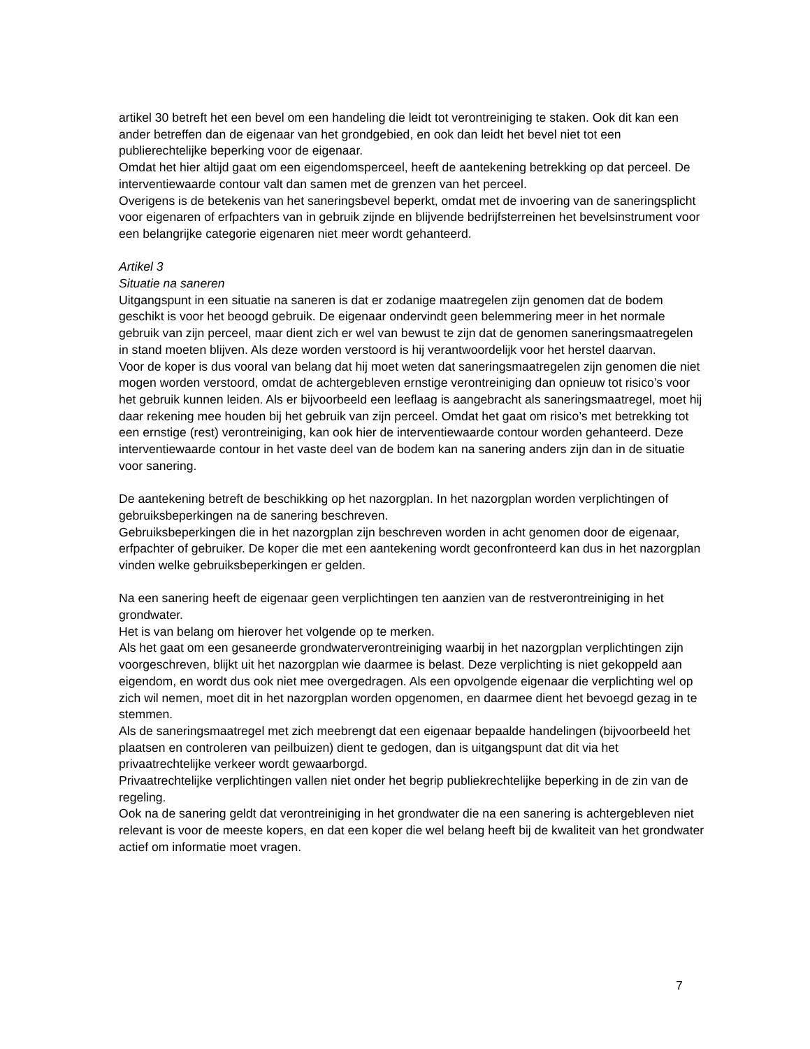artikel 30 betreft het een bevel om een handeling die leidt tot verontreiniging te staken. Ook dit kan een ander betreffen dan de eigenaar van het grondgebied, en ook dan leidt het bevel niet tot een publierechtelijke beperking voor de eigenaar.
Omdat het hier altijd gaat om een eigendomsperceel, heeft de aantekening betrekking op dat perceel. De interventiewaarde contour valt dan samen met de grenzen van het perceel.
Overigens is de betekenis van het saneringsbevel beperkt, omdat met de invoering van de saneringsplicht voor eigenaren of erfpachters van in gebruik zijnde en blijvende bedrijfsterreinen het bevelsinstrument voor een belangrijke categorie eigenaren niet meer wordt gehanteerd.
Artikel 3
Situatie na saneren
Uitgangspunt in een situatie na saneren is dat er zodanige maatregelen zijn genomen dat de bodem geschikt is voor het beoogd gebruik. De eigenaar ondervindt geen belemmering meer in het normale gebruik van zijn perceel, maar dient zich er wel van bewust te zijn dat de genomen saneringsmaatregelen in stand moeten blijven. Als deze worden verstoord is hij verantwoordelijk voor het herstel daarvan.
Voor de koper is dus vooral van belang dat hij moet weten dat saneringsmaatregelen zijn genomen die niet mogen worden verstoord, omdat de achtergebleven ernstige verontreiniging dan opnieuw tot risico’s voor het gebruik kunnen leiden. Als er bijvoorbeeld een leeflaag is aangebracht als saneringsmaatregel, moet hij daar rekening mee houden bij het gebruik van zijn perceel. Omdat het gaat om risico’s met betrekking tot een ernstige (rest) verontreiniging, kan ook hier de interventiewaarde contour worden gehanteerd. Deze interventiewaarde contour in het vaste deel van de bodem kan na sanering anders zijn dan in de situatie voor sanering.
De aantekening betreft de beschikking op het nazorgplan. In het nazorgplan worden verplichtingen of gebruiksbeperkingen na de sanering beschreven.
Gebruiksbeperkingen die in het nazorgplan zijn beschreven worden in acht genomen door de eigenaar, erfpachter of gebruiker. De koper die met een aantekening wordt geconfronteerd kan dus in het nazorgplan vinden welke gebruiksbeperkingen er gelden.
Na een sanering heeft de eigenaar geen verplichtingen ten aanzien van de restverontreiniging in het grondwater.
Het is van belang om hierover het volgende op te merken.
Als het gaat om een gesaneerde grondwaterverontreiniging waarbij in het nazorgplan verplichtingen zijn voorgeschreven, blijkt uit het nazorgplan wie daarmee is belast. Deze verplichting is niet gekoppeld aan eigendom, en wordt dus ook niet mee overgedragen. Als een opvolgende eigenaar die verplichting wel op zich wil nemen, moet dit in het nazorgplan worden opgenomen, en daarmee dient het bevoegd gezag in te stemmen.
Als de saneringsmaatregel met zich meebrengt dat een eigenaar bepaalde handelingen (bijvoorbeeld het plaatsen en controleren van peilbuizen) dient te gedogen, dan is uitgangspunt dat dit via het privaatrechtelijke verkeer wordt gewaarborgd.
Privaatrechtelijke verplichtingen vallen niet onder het begrip publiekrechtelijke beperking in de zin van de regeling.
Ook na de sanering geldt dat verontreiniging in het grondwater die na een sanering is achtergebleven niet relevant is voor de meeste kopers, en dat een koper die wel belang heeft bij de kwaliteit van het grondwater actief om informatie moet vragen.
7